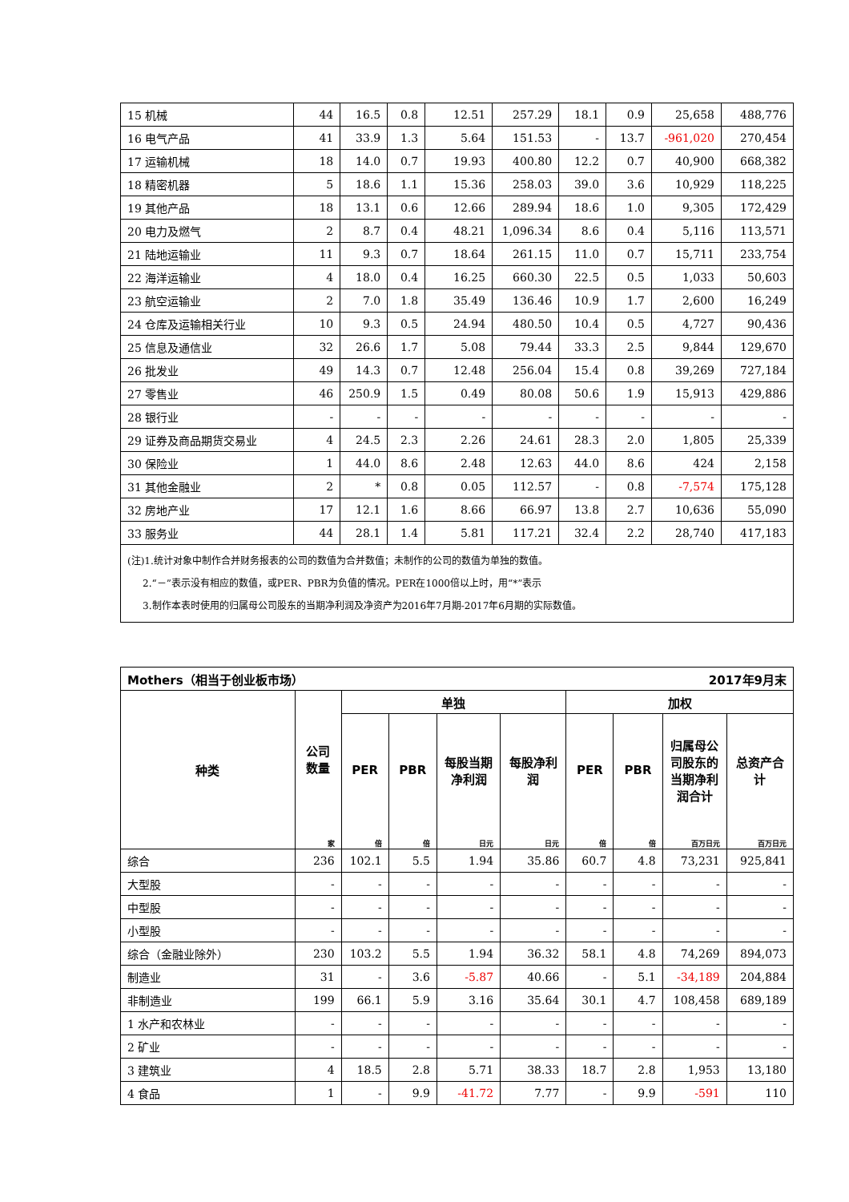| 15 机械 | 44 | 16.5 | 0.8 | 12.51 | 257.29 | 18.1 | 0.9 | 25,658 | 488,776 |
| 16 电气产品 | 41 | 33.9 | 1.3 | 5.64 | 151.53 | - | 13.7 | -961,020 | 270,454 |
| 17 运输机械 | 18 | 14.0 | 0.7 | 19.93 | 400.80 | 12.2 | 0.7 | 40,900 | 668,382 |
| 18 精密机器 | 5 | 18.6 | 1.1 | 15.36 | 258.03 | 39.0 | 3.6 | 10,929 | 118,225 |
| 19 其他产品 | 18 | 13.1 | 0.6 | 12.66 | 289.94 | 18.6 | 1.0 | 9,305 | 172,429 |
| 20 电力及燃气 | 2 | 8.7 | 0.4 | 48.21 | 1,096.34 | 8.6 | 0.4 | 5,116 | 113,571 |
| 21 陆地运输业 | 11 | 9.3 | 0.7 | 18.64 | 261.15 | 11.0 | 0.7 | 15,711 | 233,754 |
| 22 海洋运输业 | 4 | 18.0 | 0.4 | 16.25 | 660.30 | 22.5 | 0.5 | 1,033 | 50,603 |
| 23 航空运输业 | 2 | 7.0 | 1.8 | 35.49 | 136.46 | 10.9 | 1.7 | 2,600 | 16,249 |
| 24 仓库及运输相关行业 | 10 | 9.3 | 0.5 | 24.94 | 480.50 | 10.4 | 0.5 | 4,727 | 90,436 |
| 25 信息及通信业 | 32 | 26.6 | 1.7 | 5.08 | 79.44 | 33.3 | 2.5 | 9,844 | 129,670 |
| 26 批发业 | 49 | 14.3 | 0.7 | 12.48 | 256.04 | 15.4 | 0.8 | 39,269 | 727,184 |
| 27 零售业 | 46 | 250.9 | 1.5 | 0.49 | 80.08 | 50.6 | 1.9 | 15,913 | 429,886 |
| 28 银行业 | - | - | - | - | - | - | - | - | - |
| 29 证券及商品期货交易业 | 4 | 24.5 | 2.3 | 2.26 | 24.61 | 28.3 | 2.0 | 1,805 | 25,339 |
| 30 保险业 | 1 | 44.0 | 8.6 | 2.48 | 12.63 | 44.0 | 8.6 | 424 | 2,158 |
| 31 其他金融业 | 2 | * | 0.8 | 0.05 | 112.57 | - | 0.8 | -7,574 | 175,128 |
| 32 房地产业 | 17 | 12.1 | 1.6 | 8.66 | 66.97 | 13.8 | 2.7 | 10,636 | 55,090 |
| 33 服务业 | 44 | 28.1 | 1.4 | 5.81 | 117.21 | 32.4 | 2.2 | 28,740 | 417,183 |
| (注)1.统计对象中制作合并财务报表的公司的数值为合并数值；未制作的公司的数值为单独的数值。 2.“－”表示没有相应的数值，或PER、PBR为负值的情况。PER在1000倍以上时，用“*”表示 3.制作本表时使用的归属母公司股东的当期净利润及净资产为2016年7月期-2017年6月期的实际数值。 | | | | | | | | | |
| Mothers（相当于创业板市场） 2017年9月末 | | | | | | | | | |
| --- | --- | --- | --- | --- | --- | --- | --- | --- | --- |
| 种类 | 公司数量 | 单独 | | | | 加权 | | | |
| | | PER | PBR | 每股当期净利润 | 每股净利润 | PER | PBR | 归属母公司股东的当期净利润合计 | 总资产合计 |
| | 家 | 倍 | 倍 | 日元 | 日元 | 倍 | 倍 | 百万日元 | 百万日元 |
| 综合 | 236 | 102.1 | 5.5 | 1.94 | 35.86 | 60.7 | 4.8 | 73,231 | 925,841 |
| 大型股 | - | - | - | - | - | - | - | - | - |
| 中型股 | - | - | - | - | - | - | - | - | - |
| 小型股 | - | - | - | - | - | - | - | - | - |
| 综合（金融业除外） | 230 | 103.2 | 5.5 | 1.94 | 36.32 | 58.1 | 4.8 | 74,269 | 894,073 |
| 制造业 | 31 | - | 3.6 | -5.87 | 40.66 | - | 5.1 | -34,189 | 204,884 |
| 非制造业 | 199 | 66.1 | 5.9 | 3.16 | 35.64 | 30.1 | 4.7 | 108,458 | 689,189 |
| 1 水产和农林业 | - | - | - | - | - | - | - | - | - |
| 2 矿业 | - | - | - | - | - | - | - | - | - |
| 3 建筑业 | 4 | 18.5 | 2.8 | 5.71 | 38.33 | 18.7 | 2.8 | 1,953 | 13,180 |
| 4 食品 | 1 | - | 9.9 | -41.72 | 7.77 | - | 9.9 | -591 | 110 |